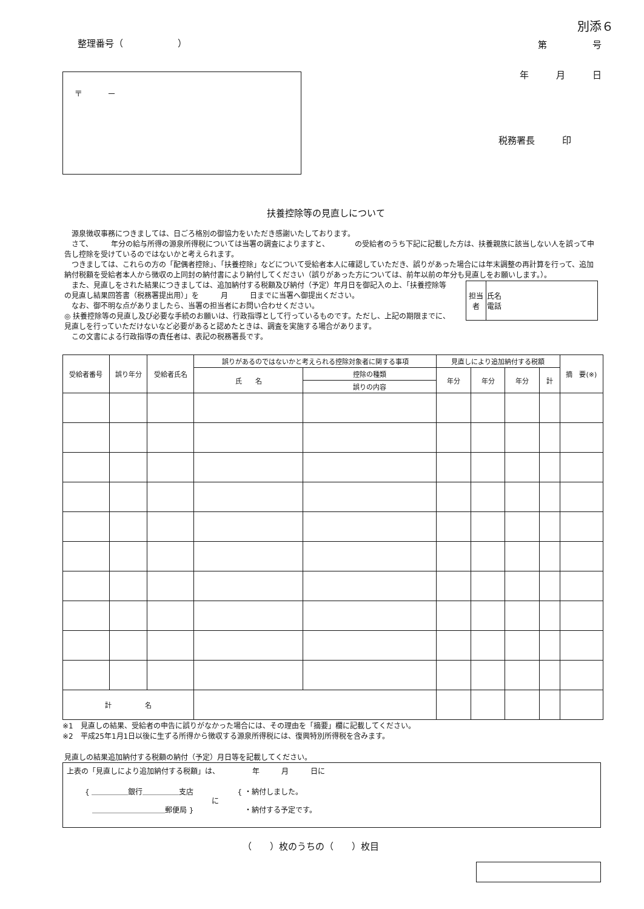別添６
整理番号（　　　　　　） 第　　　　　号
年　　　月　　　日 〒　　　－
税務署長　　　印
扶養控除等の見直しについて
　源泉徴収事務につきましては、日ごろ格別の御協力をいただき感謝いたしております。
　さて、　　　年分の給与所得の源泉所得税については当署の調査によりますと、　　　　の受給者のうち下記に記載した方は、扶養親族に該当しない人を誤って申告し控除を受けているのではないかと考えられます。
　つきましては、これらの方の「配偶者控除」、「扶養控除」などについて受給者本人に確認していただき、誤りがあった場合には年末調整の再計算を行って、追加納付税額を受給者本人から徴収の上同封の納付書により納付してください（誤りがあった方については、前年以前の年分も見直しをお願いします。）。
　また、見直しをされた結果につきましては、追加納付する税額及び納付（予定）年月日を御記入の上、「扶養控除等の見直し結果回答書（税務署提出用）」を　　　月　　　日までに当署へ御提出ください。
　なお、御不明な点がありましたら、当署の担当者にお問い合わせください。
◎ 扶養控除等の見直し及び必要な手続のお願いは、行政指導として行っているものです。ただし、上記の期限までに、見直しを行っていただけないなど必要があると認めたときは、調査を実施する場合があります。
　この文書による行政指導の責任者は、表記の税務署長です。
| 担当者 | 氏名 電話 |
| 受給者番号 | 誤り年分 | 受給者氏名 | 誤りがあるのではないかと考えられる控除対象者に関する事項 | | 見直しにより追加納付する税額 | | | | 摘 要(※) |
| --- | --- | --- | --- | --- | --- | --- | --- | --- | --- |
| | | | 氏 名 | 控除の種類 | 年分 | 年分 | 年分 | 計 | |
| | | | | 誤りの内容 | | | | | |
| 計 名 | | | | | | | | | |
※1　見直しの結果、受給者の申告に誤りがなかった場合には、その理由を「摘要」欄に記載してください。
※2　平成25年1月1日以後に生ずる所得から徴収する源泉所得税には、復興特別所得税を含みます。
見直しの結果追加納付する税額の納付（予定）月日等を記載してください。
上表の「見直しにより追加納付する税額」は、　　　　　年　　　月　　　日に
{ ＿＿＿＿＿銀行＿＿＿＿＿支店
　＿＿＿＿＿＿＿＿＿＿郵便局 }
に
{ ・納付しました。
　・納付する予定です。
（　　）枚のうちの（　　）枚目